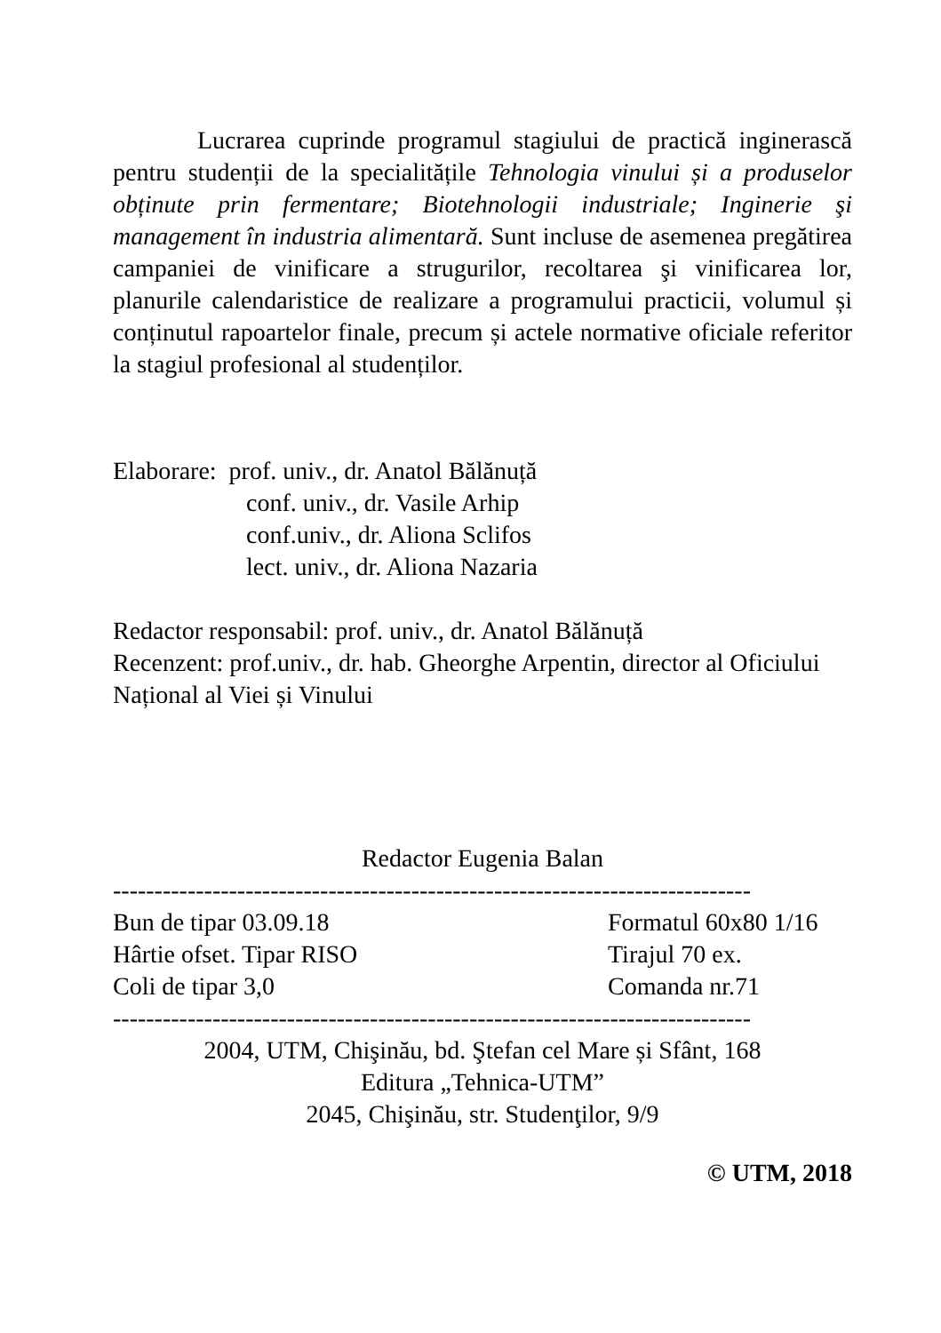Lucrarea cuprinde programul stagiului de practică inginerască pentru studenții de la specialitățile Tehnologia vinului și a produselor obținute prin fermentare; Biotehnologii industriale; Inginerie şi management în industria alimentară. Sunt incluse de asemenea pregătirea campaniei de vinificare a strugurilor, recoltarea şi vinificarea lor, planurile calendaristice de realizare a programului practicii, volumul și conținutul rapoartelor finale, precum și actele normative oficiale referitor la stagiul profesional al studenților.
Elaborare: prof. univ., dr. Anatol Bălănuță
conf. univ., dr. Vasile Arhip
conf.univ., dr. Aliona Sclifos
lect. univ., dr. Aliona Nazaria
Redactor responsabil: prof. univ., dr. Anatol Bălănuță
Recenzent: prof.univ., dr. hab. Gheorghe Arpentin, director al Oficiului Național al Viei și Vinului
Redactor Eugenia Balan
-----------------------------------------------------------------------------
Bun de tipar 03.09.18 Formatul 60x80 1/16
Hârtie ofset. Tipar RISO Tirajul 70 ex.
Coli de tipar 3,0 Comanda nr.71
-----------------------------------------------------------------------------
2004, UTM, Chişinău, bd. Ştefan cel Mare și Sfânt, 168
Editura „Tehnica-UTM”
2045, Chişinău, str. Studenţilor, 9/9
© UTM, 2018